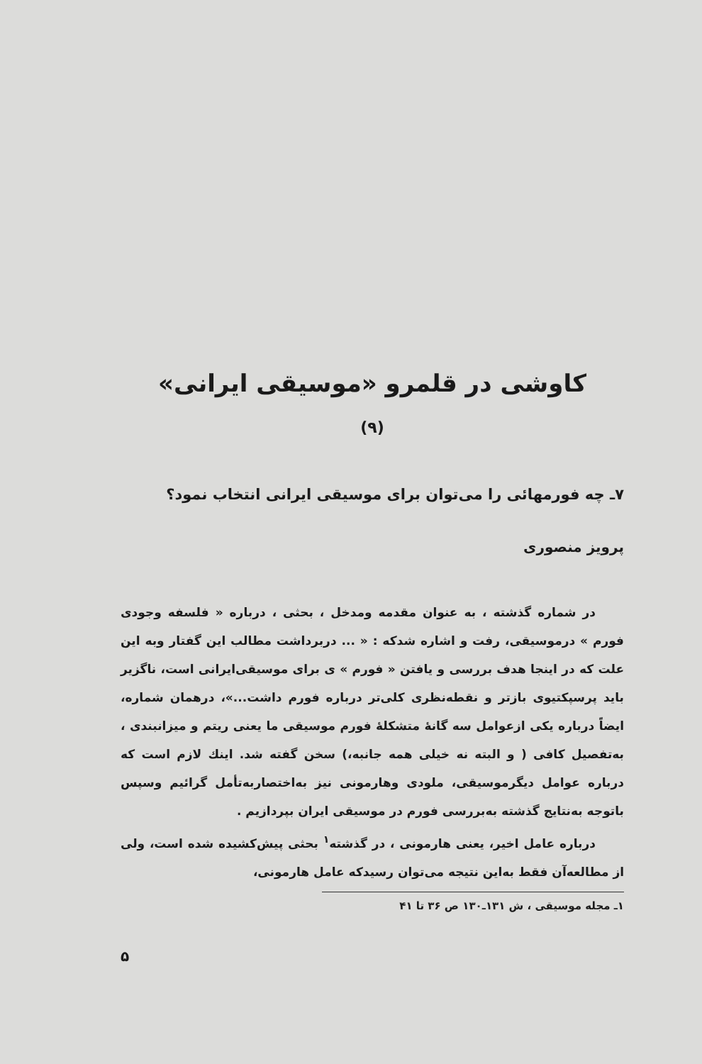کاوشی در قلمرو «موسیقی ایرانی»
(۹)
۷ـ چه فورمهائی را می‌توان برای موسیقی ایرانی انتخاب نمود؟
پرویز منصوری
در شماره گذشته ، به عنوان مقدمه ومدخل ، بحثی ، درباره « فلسفه وجودی فورم » درموسیقی، رفت و اشاره شدکه : « ... دربرداشت مطالب این گفتار وبه این علت که در اینجا هدف بررسی و یافتن « فورم » ی برای موسیقی‌ایرانی است، ناگزیر باید پرسپکتیوی بازتر و نقطه‌نظری کلی‌تر درباره فورم داشت...»، درهمان شماره، ایضاً درباره یکی ازعوامل سه گانهٔ متشکلهٔ فورم موسیقی ما یعنی ریتم و میزانبندی ، به‌تفصیل کافی ( و البته نه خیلی همه جانبه،) سخن گفته شد. اینك لازم است که درباره عوامل دیگرموسیقی، ملودی وهارمونی نیز به‌اختصاربه‌تأمل گرائیم وسپس باتوجه به‌نتایج گذشته به‌بررسی فورم در موسیقی ایران بپردازیم .
درباره عامل اخیر، یعنی هارمونی ، در گذشته<sup>۱</sup> بحثی پیش‌کشیده شده است، ولی از مطالعه‌آن فقط به‌این نتیجه می‌توان رسیدکه عامل هارمونی،
۱ـ مجله موسیقی ، ش ۱۳۱ـ۱۳۰ ص ۳۶ تا ۴۱
۵